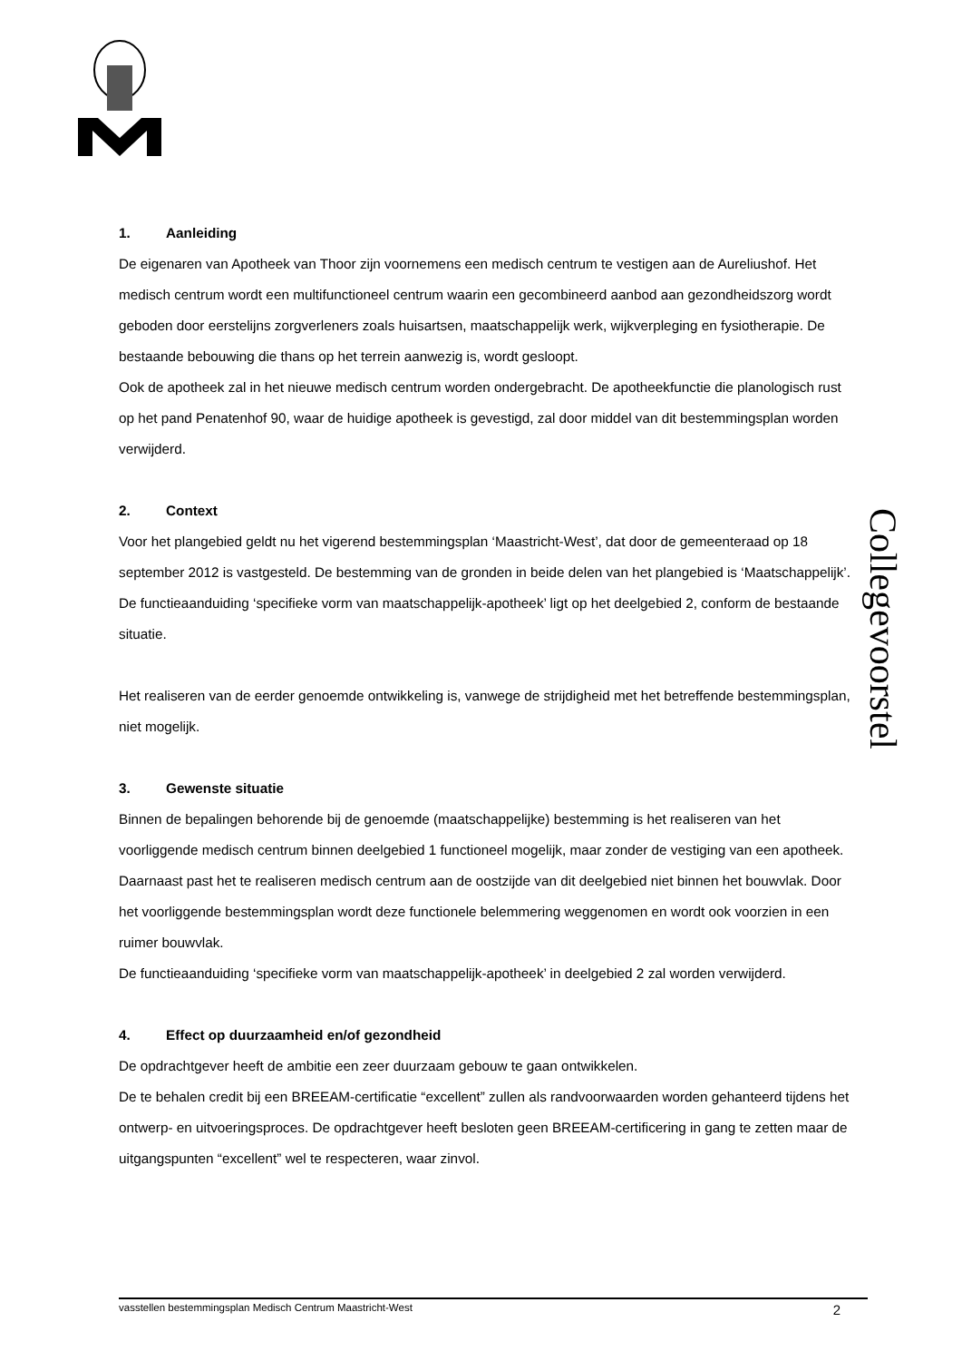1. Aanleiding
De eigenaren van Apotheek van Thoor zijn voornemens een medisch centrum te vestigen aan de Aureliushof. Het medisch centrum wordt een multifunctioneel centrum waarin een gecombineerd aanbod aan gezondheidszorg wordt geboden door eerstelijns zorgverleners zoals huisartsen, maatschappelijk werk, wijkverpleging en fysiotherapie. De bestaande bebouwing die thans op het terrein aanwezig is, wordt gesloopt.
Ook de apotheek zal in het nieuwe medisch centrum worden ondergebracht. De apotheekfunctie die planologisch rust op het pand Penatenhof 90, waar de huidige apotheek is gevestigd, zal door middel van dit bestemmingsplan worden verwijderd.
2. Context
Voor het plangebied geldt nu het vigerend bestemmingsplan ‘Maastricht-West’, dat door de gemeenteraad op 18 september 2012 is vastgesteld. De bestemming van de gronden in beide delen van het plangebied is ‘Maatschappelijk’. De functieaanduiding ‘specifieke vorm van maatschappelijk-apotheek’ ligt op het deelgebied 2, conform de bestaande situatie.
Het realiseren van de eerder genoemde ontwikkeling is, vanwege de strijdigheid met het betreffende bestemmingsplan, niet mogelijk.
3. Gewenste situatie
Binnen de bepalingen behorende bij de genoemde (maatschappelijke) bestemming is het realiseren van het voorliggende medisch centrum binnen deelgebied 1 functioneel mogelijk, maar zonder de vestiging van een apotheek. Daarnaast past het te realiseren medisch centrum aan de oostzijde van dit deelgebied niet binnen het bouwvlak. Door het voorliggende bestemmingsplan wordt deze functionele belemmering weggenomen en wordt ook voorzien in een ruimer bouwvlak.
De functieaanduiding ‘specifieke vorm van maatschappelijk-apotheek’ in deelgebied 2 zal worden verwijderd.
4. Effect op duurzaamheid en/of gezondheid
De opdrachtgever heeft de ambitie een zeer duurzaam gebouw te gaan ontwikkelen.
De te behalen credit bij een BREEAM-certificatie “excellent” zullen als randvoorwaarden worden gehanteerd tijdens het ontwerp- en uitvoeringsproces. De opdrachtgever heeft besloten geen BREEAM-certificering in gang te zetten maar de uitgangspunten “excellent” wel te respecteren, waar zinvol.
Collegevoorstel
vasstellen bestemmingsplan Medisch Centrum Maastricht-West 2